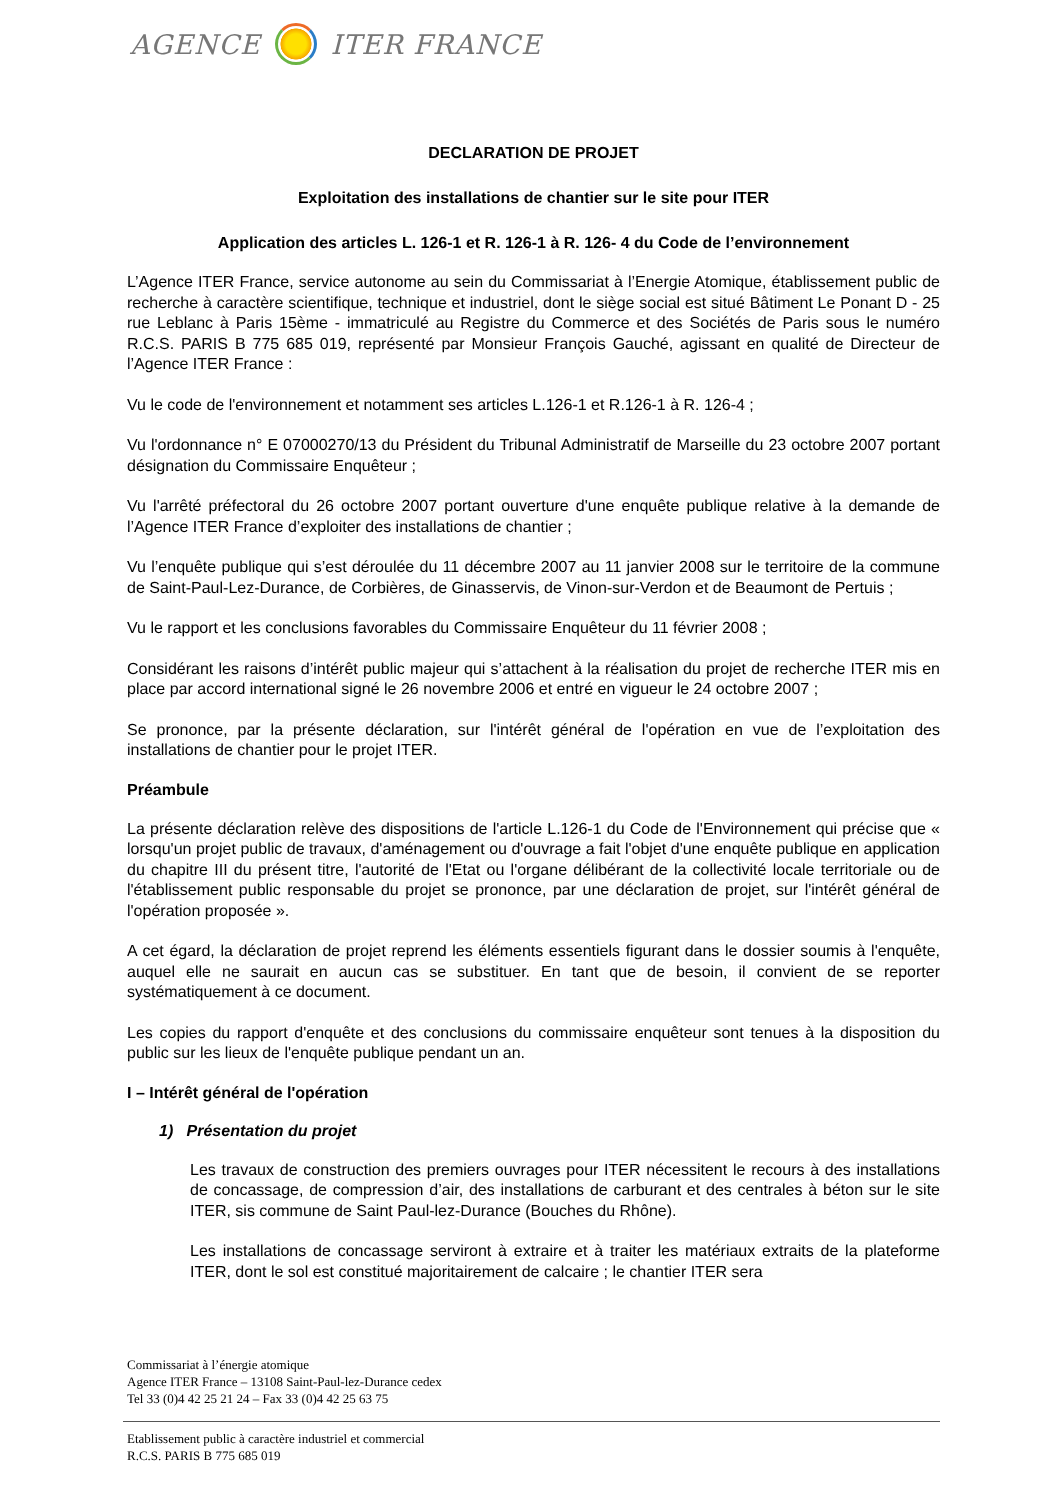AGENCE ITER FRANCE
DECLARATION DE PROJET
Exploitation des installations de chantier sur le site pour ITER
Application des articles L. 126-1 et R. 126-1 à R. 126- 4 du Code de l’environnement
L’Agence ITER France, service autonome au sein du Commissariat à l’Energie Atomique, établissement public de recherche à caractère scientifique, technique et industriel, dont le siège social est situé Bâtiment Le Ponant D - 25 rue Leblanc à Paris 15ème - immatriculé au Registre du Commerce et des Sociétés de Paris sous le numéro R.C.S. PARIS B 775 685 019, représenté par Monsieur François Gauché, agissant en qualité de Directeur de l’Agence ITER France :
Vu le code de l'environnement et notamment ses articles L.126-1 et R.126-1 à R. 126-4 ;
Vu l'ordonnance n° E 07000270/13 du Président du Tribunal Administratif de Marseille du 23 octobre 2007 portant désignation du Commissaire Enquêteur ;
Vu l'arrêté préfectoral du 26 octobre 2007 portant ouverture d'une enquête publique relative à la demande de l’Agence ITER France d’exploiter des installations de chantier ;
Vu l’enquête publique qui s’est déroulée du 11 décembre 2007 au 11 janvier 2008 sur le territoire de la commune de Saint-Paul-Lez-Durance, de Corbières, de Ginasservis, de Vinon-sur-Verdon et de Beaumont de Pertuis ;
Vu le rapport et les conclusions favorables du Commissaire Enquêteur du 11 février 2008 ;
Considérant les raisons d’intérêt public majeur qui s’attachent à la réalisation du projet de recherche ITER mis en place par accord international signé le 26 novembre 2006 et entré en vigueur le 24 octobre 2007 ;
Se prononce, par la présente déclaration, sur l'intérêt général de l'opération en vue de l’exploitation des installations de chantier pour le projet ITER.
Préambule
La présente déclaration relève des dispositions de l'article L.126-1 du Code de l'Environnement qui précise que « lorsqu'un projet public de travaux, d'aménagement ou d'ouvrage a fait l'objet d'une enquête publique en application du chapitre III du présent titre, l'autorité de l'Etat ou l'organe délibérant de la collectivité locale territoriale ou de l'établissement public responsable du projet se prononce, par une déclaration de projet, sur l'intérêt général de l'opération proposée ».
A cet égard, la déclaration de projet reprend les éléments essentiels figurant dans le dossier soumis à l'enquête, auquel elle ne saurait en aucun cas se substituer. En tant que de besoin, il convient de se reporter systématiquement à ce document.
Les copies du rapport d'enquête et des conclusions du commissaire enquêteur sont tenues à la disposition du public sur les lieux de l'enquête publique pendant un an.
I – Intérêt général de l'opération
1) Présentation du projet
Les travaux de construction des premiers ouvrages pour ITER nécessitent le recours à des installations de concassage, de compression d’air, des installations de carburant et des centrales à béton sur le site ITER, sis commune de Saint Paul-lez-Durance (Bouches du Rhône).
Les installations de concassage serviront à extraire et à traiter les matériaux extraits de la plateforme ITER, dont le sol est constitué majoritairement de calcaire ; le chantier ITER sera
Commissariat à l’énergie atomique
Agence ITER France – 13108 Saint-Paul-lez-Durance cedex
Tel 33 (0)4 42 25 21 24 – Fax 33 (0)4 42 25 63 75
Etablissement public à caractère industriel et commercial
R.C.S. PARIS B 775 685 019